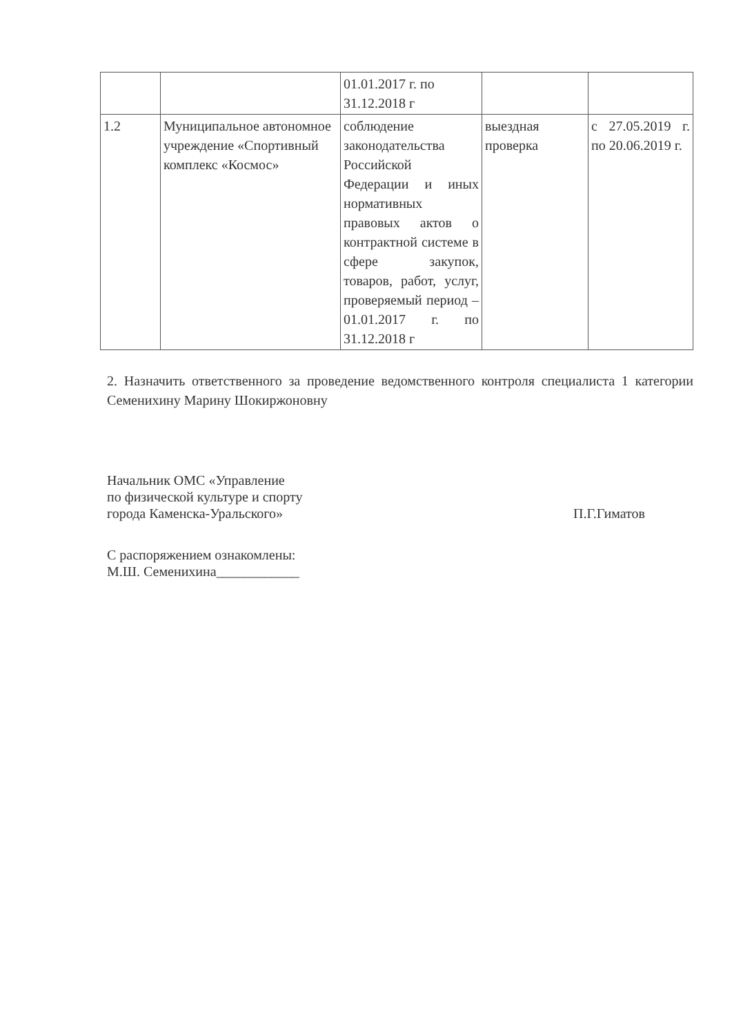| | | 01.01.2017 г. по 31.12.2018 г | | |
| 1.2 | Муниципальное автономное учреждение «Спортивный комплекс «Космос» | соблюдение законодательства Российской Федерации и иных нормативных правовых актов о контрактной системе в сфере закупок, товаров, работ, услуг, проверяемый период – 01.01.2017 г. по 31.12.2018 г | выездная проверка | с 27.05.2019 г. по 20.06.2019 г. |
2. Назначить ответственного за проведение ведомственного контроля специалиста 1 категории Семенихину Марину Шокиржоновну
Начальник ОМС «Управление
по физической культуре и спорту
города Каменска-Уральского» П.Г.Гиматов
С распоряжением ознакомлены:
М.Ш. Семенихина____________